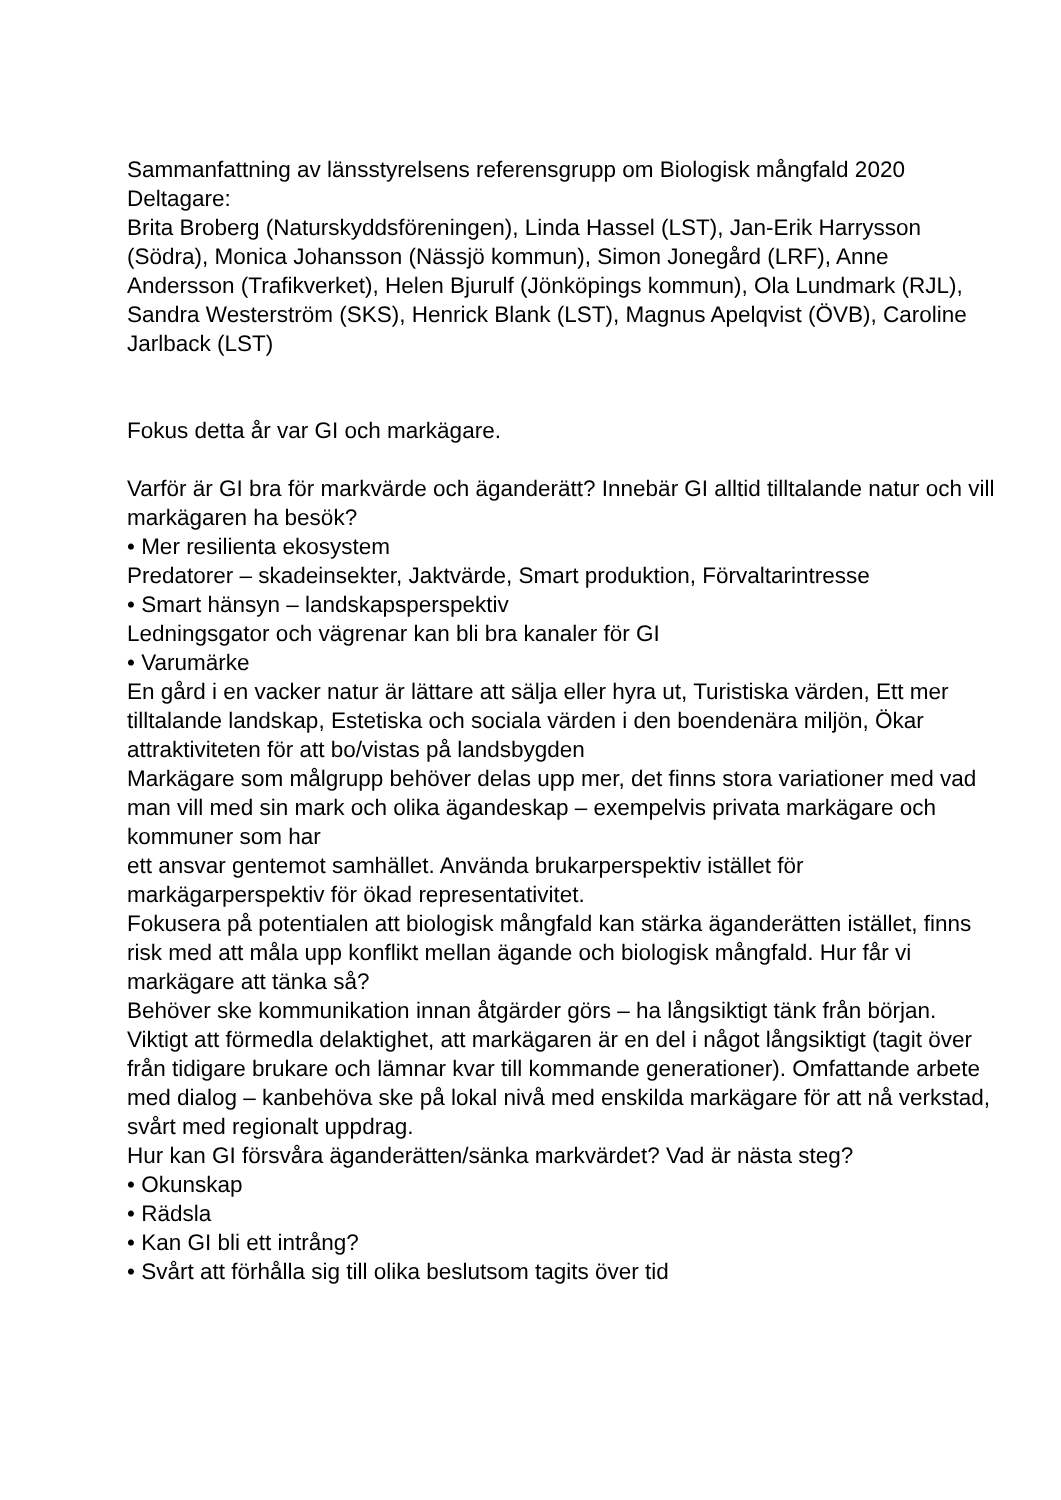Sammanfattning av länsstyrelsens referensgrupp om Biologisk mångfald 2020
Deltagare:
Brita Broberg (Naturskyddsföreningen), Linda Hassel (LST), Jan-Erik Harrysson (Södra), Monica Johansson (Nässjö kommun), Simon Jonegård (LRF), Anne Andersson (Trafikverket), Helen Bjurulf (Jönköpings kommun), Ola Lundmark (RJL), Sandra Westerström (SKS), Henrick Blank (LST), Magnus Apelqvist (ÖVB), Caroline Jarlback (LST)
Fokus detta år var GI och markägare.
Varför är GI bra för markvärde och äganderätt? Innebär GI alltid tilltalande natur och vill markägaren ha besök?
• Mer resilienta ekosystem
Predatorer – skadeinsekter, Jaktvärde, Smart produktion, Förvaltarintresse
• Smart hänsyn – landskapsperspektiv
Ledningsgator och vägrenar kan bli bra kanaler för GI
• Varumärke
En gård i en vacker natur är lättare att sälja eller hyra ut, Turistiska värden, Ett mer tilltalande landskap, Estetiska och sociala värden i den boendenära miljön, Ökar attraktiviteten för att bo/vistas på landsbygden
Markägare som målgrupp behöver delas upp mer, det finns stora variationer med vad man vill med sin mark och olika ägandeskap – exempelvis privata markägare och kommuner som har
ett ansvar gentemot samhället. Använda brukarperspektiv istället för markägarperspektiv för ökad representativitet.
Fokusera på potentialen att biologisk mångfald kan stärka äganderätten istället, finns risk med att måla upp konflikt mellan ägande och biologisk mångfald. Hur får vi markägare att tänka så?
Behöver ske kommunikation innan åtgärder görs – ha långsiktigt tänk från början. Viktigt att förmedla delaktighet, att markägaren är en del i något långsiktigt (tagit över från tidigare brukare och lämnar kvar till kommande generationer). Omfattande arbete med dialog – kanbehöva ske på lokal nivå med enskilda markägare för att nå verkstad, svårt med regionalt uppdrag.
Hur kan GI försvåra äganderätten/sänka markvärdet? Vad är nästa steg?
• Okunskap
• Rädsla
• Kan GI bli ett intrång?
• Svårt att förhålla sig till olika besluts­om tagits över tid